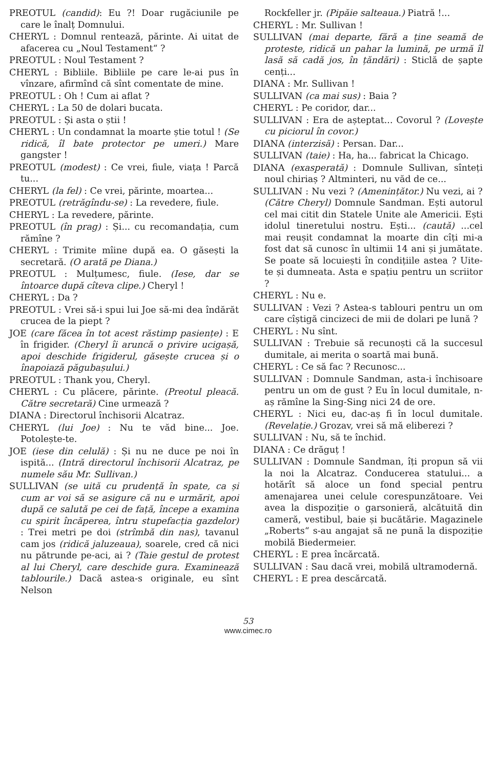PREOTUL (candid): Eu ?! Doar rugăciunile pe care le înalț Domnului.
CHERYL : Domnul rentează, părinte. Ai uitat de afacerea cu „Noul Testament“ ?
PREOTUL : Noul Testament ?
CHERYL : Bibliile. Bibliile pe care le-ai pus în vînzare, afirmînd că sînt comentate de mine.
PREOTUL : Oh ! Cum ai aflat ?
CHERYL : La 50 de dolari bucata.
PREOTUL : Și asta o știi !
CHERYL : Un condamnat la moarte știe totul ! (Se ridică, îl bate protector pe umeri.) Mare gangster !
PREOTUL (modest) : Ce vrei, fiule, viața ! Parcă tu...
CHERYL (la fel) : Ce vrei, părinte, moartea...
PREOTUL (retrăgîndu-se) : La revedere, fiule.
CHERYL : La revedere, părinte.
PREOTUL (în prag) : Și... cu recomandația, cum rămîne ?
CHERYL : Trimite mîine după ea. O găsești la secretară. (O arată pe Diana.)
PREOTUL : Mulțumesc, fiule. (Iese, dar se întoarce după cîteva clipe.) Cheryl !
CHERYL : Da ?
PREOTUL : Vrei să-i spui lui Joe să-mi dea îndărăt crucea de la piept ?
JOE (care făcea în tot acest răstimp pasiențe) : E în frigider. (Cheryl îi aruncă o privire ucigașă, apoi deschide frigiderul, găsește crucea și o înapoiază păgubașului.)
PREOTUL : Thank you, Cheryl.
CHERYL : Cu plăcere, părinte. (Preotul pleacă. Către secretară) Cine urmează ?
DIANA : Directorul închisorii Alcatraz.
CHERYL (lui Joe) : Nu te văd bine... Joe. Potolește-te.
JOE (iese din celulă) : Și nu ne duce pe noi în ispită... (Intră directorul închisorii Alcatraz, pe numele său Mr. Sullivan.)
SULLIVAN (se uită cu prudență în spate, ca și cum ar voi să se asigure că nu e urmărit, apoi după ce salută pe cei de față, începe a examina cu spirit încăperea, întru stupefacția gazdelor) : Trei metri pe doi (strîmbă din nas), tavanul cam jos (ridică jaluzeaua), soarele, cred că nici nu pătrunde pe-aci, ai ? (Taie gestul de protest al lui Cheryl, care deschide gura. Examinează tablourile.) Dacă astea-s originale, eu sînt Nelson
Rockfeller jr. (Pipăie salteaua.) Piatră !...
CHERYL : Mr. Sullivan !
SULLIVAN (mai departe, fără a ține seamă de proteste, ridică un pahar la lumină, pe urmă îl lasă să cadă jos, în țăndări) : Sticlă de șapte cenți...
DIANA : Mr. Sullivan !
SULLIVAN (ca mai sus) : Baia ?
CHERYL : Pe coridor, dar...
SULLIVAN : Era de așteptat... Covorul ? (Lovește cu piciorul în covor.)
DIANA (interzisă) : Persan. Dar...
SULLIVAN (taie) : Ha, ha... fabricat la Chicago.
DIANA (exasperată) : Domnule Sullivan, sînteți noul chiriaș ? Altminteri, nu văd de ce...
SULLIVAN : Nu vezi ? (Amenințător.) Nu vezi, ai ? (Către Cheryl) Domnule Sandman. Ești autorul cel mai citit din Statele Unite ale Americii. Ești idolul tineretului nostru. Ești... (caută) ...cel mai reușit condamnat la moarte din cîți mi-a fost dat să cunosc în ultimii 14 ani și jumătate. Se poate să locuiești în condițiile astea ? Uite-te și dumneata. Asta e spațiu pentru un scriitor ?
CHERYL : Nu e.
SULLIVAN : Vezi ? Astea-s tablouri pentru un om care cîștigă cincizeci de mii de dolari pe lună ?
CHERYL : Nu sînt.
SULLIVAN : Trebuie să recunoști că la succesul dumitale, ai merita o soartă mai bună.
CHERYL : Ce să fac ? Recunosc...
SULLIVAN : Domnule Sandman, asta-i închisoare pentru un om de gust ? Eu în locul dumitale, n-aș rămîne la Sing-Sing nici 24 de ore.
CHERYL : Nici eu, dac-aș fi în locul dumitale. (Revelație.) Grozav, vrei să mă eliberezi ?
SULLIVAN : Nu, să te închid.
DIANA : Ce drăguț !
SULLIVAN : Domnule Sandman, îți propun să vii la noi la Alcatraz. Conducerea statului... a hotărît să aloce un fond special pentru amenajarea unei celule corespunzătoare. Vei avea la dispoziție o garsonieră, alcătuită din cameră, vestibul, baie și bucătărie. Magazinele „Roberts“ s-au angajat să ne pună la dispoziție mobilă Biedermeier.
CHERYL : E prea încărcată.
SULLIVAN : Sau dacă vrei, mobilă ultramodernă.
CHERYL : E prea descărcată.
53
www.cimec.ro